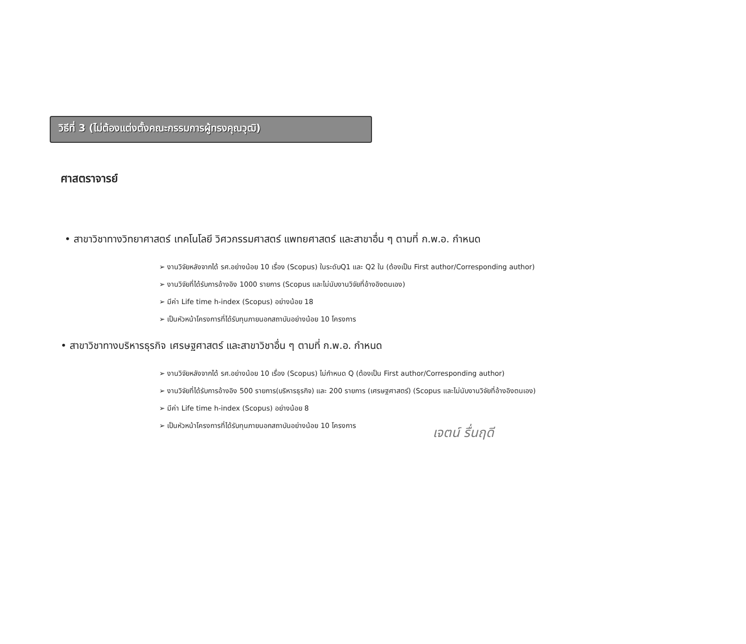วิธีที่ 3 (ไม่ต้องแต่งตั้งคณะกรรมการผู้ทรงคุณวุฒิ)
ศาสตราจารย์
• สาขาวิชาทางวิทยาศาสตร์ เทคโนโลยี วิศวกรรมศาสตร์ แพทยศาสตร์ และสาขาอื่น ๆ ตามที่ ก.พ.อ. กำหนด
➢ งานวิจัยหลังจากได้ รศ.อย่างน้อย 10 เรื่อง (Scopus) ในระดับQ1 และ Q2 ใน (ต้องเป็น First author/Corresponding author)
➢ งานวิจัยที่ได้รับการอ้างอิง 1000 รายการ (Scopus และไม่นับงานวิจัยที่อ้างอิงตนเอง)
➢ มีค่า Life time h-index (Scopus) อย่างน้อย 18
➢ เป็นหัวหน้าโครงการที่ได้รับทุนภายนอกสถาบันอย่างน้อย 10 โครงการ
• สาขาวิชาทางบริหารธุรกิจ เศรษฐศาสตร์ และสาขาวิชาอื่น ๆ ตามที่ ก.พ.อ. กำหนด
➢ งานวิจัยหลังจากได้ รศ.อย่างน้อย 10 เรื่อง (Scopus) ไม่กำหนด Q (ต้องเป็น First author/Corresponding author)
➢ งานวิจัยที่ได้รับการอ้างอิง 500 รายการ(บริหารธุรกิจ) และ 200 รายการ (เศรษฐศาสตร์) (Scopus และไม่นับงานวิจัยที่อ้างอิงตนเอง)
➢ มีค่า Life time h-index (Scopus) อย่างน้อย 8
➢ เป็นหัวหน้าโครงการที่ได้รับทุนภายนอกสถาบันอย่างน้อย 10 โครงการ
เจตน์ รื่นฤดี